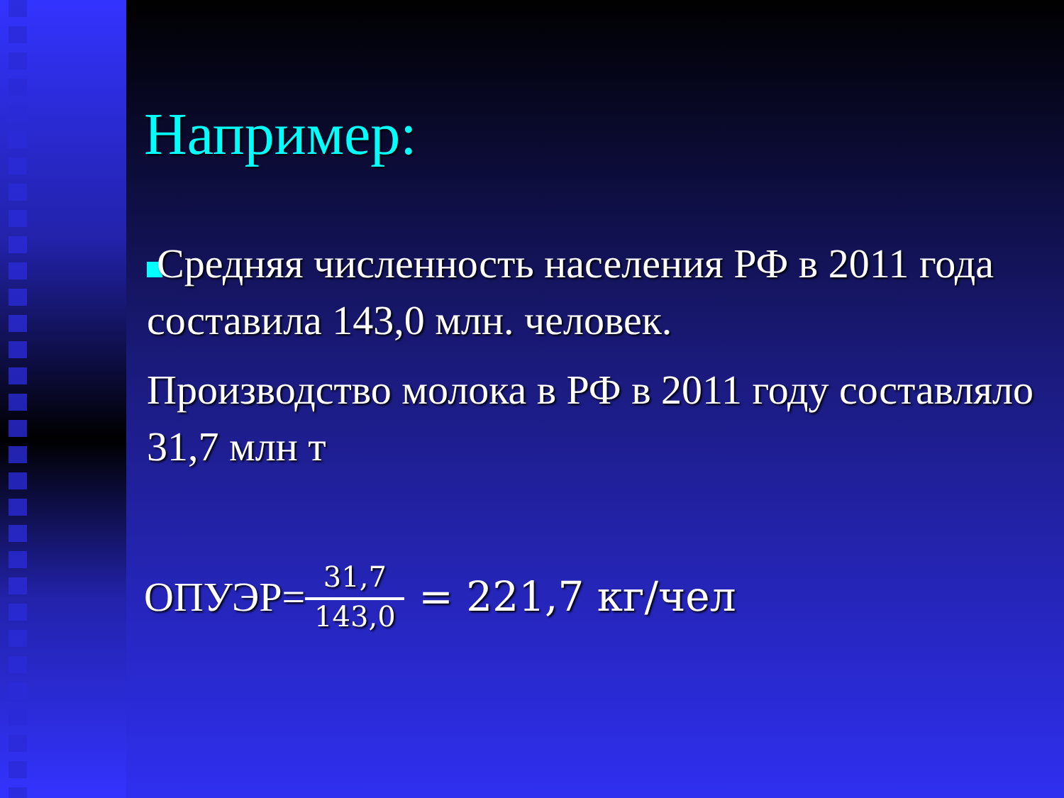Например:
Средняя численность населения РФ в 2011 года составила 143,0 млн. человек.
Производство молока в РФ в 2011 году составляло 31,7 млн т
ОПУЭР= 31,7 143,0 = 221,7 кг/чел